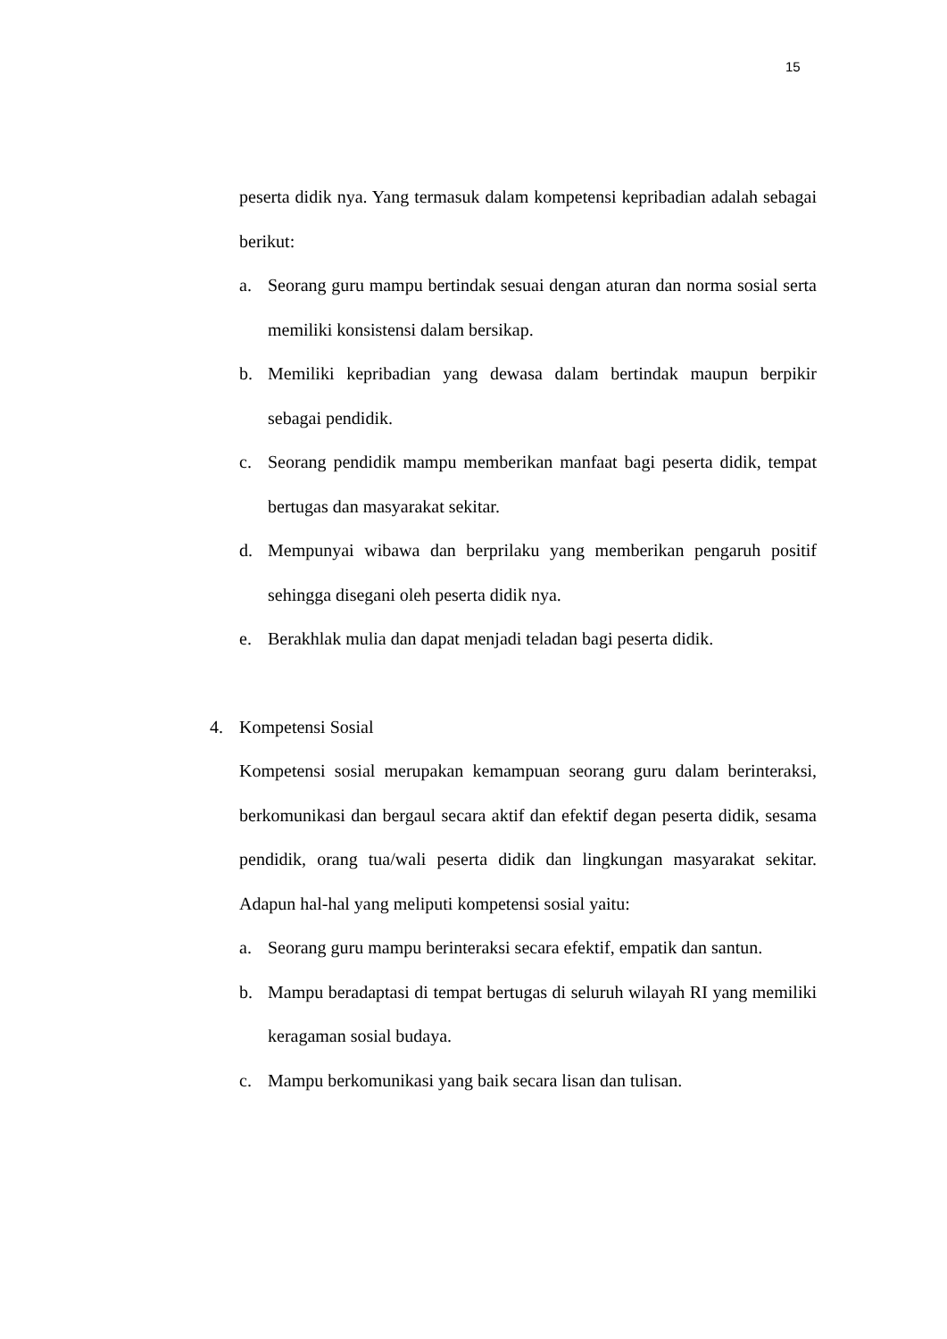15
peserta didik nya. Yang termasuk dalam kompetensi kepribadian adalah sebagai berikut:
a. Seorang guru mampu bertindak sesuai dengan aturan dan norma sosial serta memiliki konsistensi dalam bersikap.
b. Memiliki kepribadian yang dewasa dalam bertindak maupun berpikir sebagai pendidik.
c. Seorang pendidik mampu memberikan manfaat bagi peserta didik, tempat bertugas dan masyarakat sekitar.
d. Mempunyai wibawa dan berprilaku yang memberikan pengaruh positif sehingga disegani oleh peserta didik nya.
e. Berakhlak mulia dan dapat menjadi teladan bagi peserta didik.
4. Kompetensi Sosial
Kompetensi sosial merupakan kemampuan seorang guru dalam berinteraksi, berkomunikasi dan bergaul secara aktif dan efektif degan peserta didik, sesama pendidik, orang tua/wali peserta didik dan lingkungan masyarakat sekitar. Adapun hal-hal yang meliputi kompetensi sosial yaitu:
a. Seorang guru mampu berinteraksi secara efektif, empatik dan santun.
b. Mampu beradaptasi di tempat bertugas di seluruh wilayah RI yang memiliki keragaman sosial budaya.
c. Mampu berkomunikasi yang baik secara lisan dan tulisan.